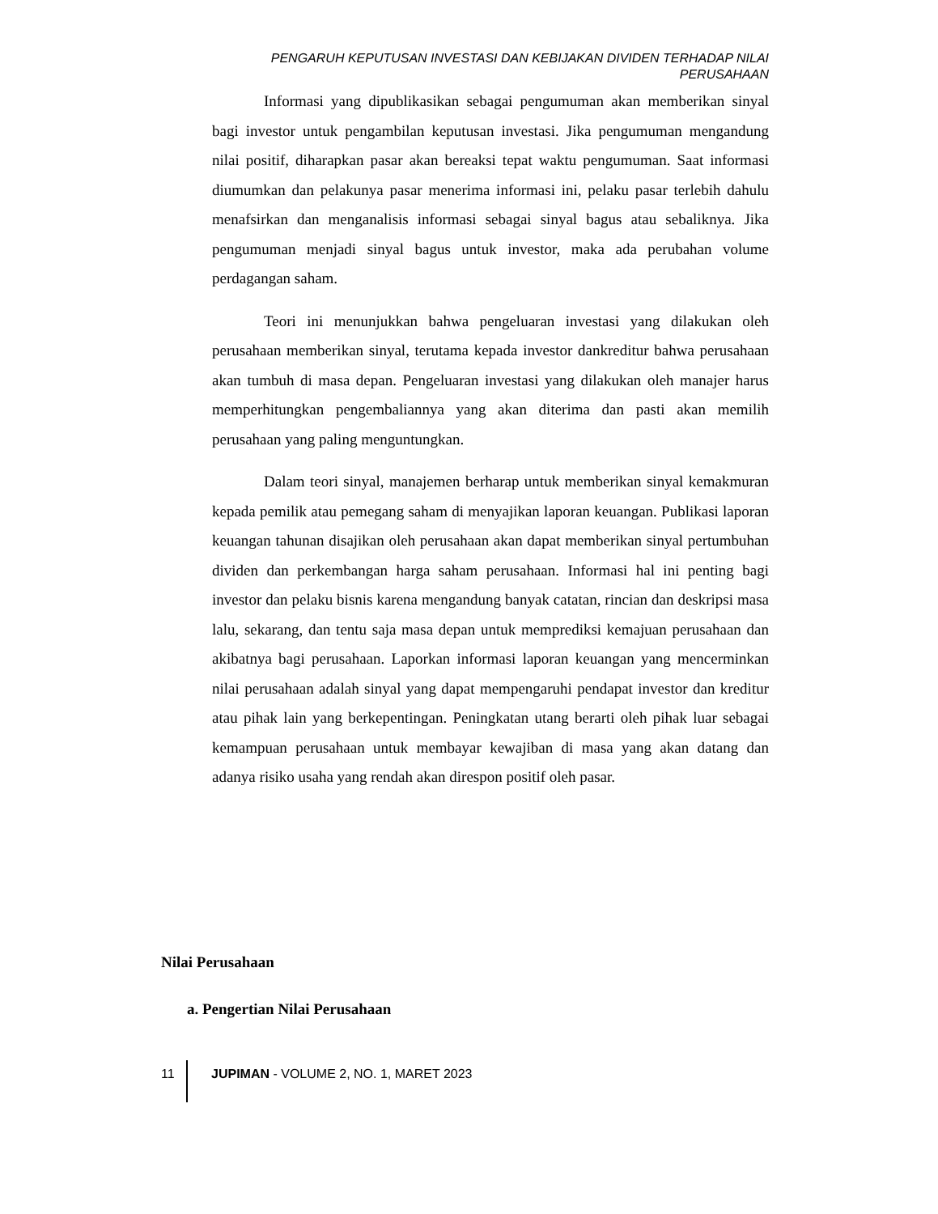PENGARUH KEPUTUSAN INVESTASI DAN KEBIJAKAN DIVIDEN TERHADAP NILAI PERUSAHAAN
Informasi yang dipublikasikan sebagai pengumuman akan memberikan sinyal bagi investor untuk pengambilan keputusan investasi. Jika pengumuman mengandung nilai positif, diharapkan pasar akan bereaksi tepat waktu pengumuman. Saat informasi diumumkan dan pelakunya pasar menerima informasi ini, pelaku pasar terlebih dahulu menafsirkan dan menganalisis informasi sebagai sinyal bagus atau sebaliknya. Jika pengumuman menjadi sinyal bagus untuk investor, maka ada perubahan volume perdagangan saham.
Teori ini menunjukkan bahwa pengeluaran investasi yang dilakukan oleh perusahaan memberikan sinyal, terutama kepada investor dankreditur bahwa perusahaan akan tumbuh di masa depan. Pengeluaran investasi yang dilakukan oleh manajer harus memperhitungkan pengembaliannya yang akan diterima dan pasti akan memilih perusahaan yang paling menguntungkan.
Dalam teori sinyal, manajemen berharap untuk memberikan sinyal kemakmuran kepada pemilik atau pemegang saham di menyajikan laporan keuangan. Publikasi laporan keuangan tahunan disajikan oleh perusahaan akan dapat memberikan sinyal pertumbuhan dividen dan perkembangan harga saham perusahaan. Informasi hal ini penting bagi investor dan pelaku bisnis karena mengandung banyak catatan, rincian dan deskripsi masa lalu, sekarang, dan tentu saja masa depan untuk memprediksi kemajuan perusahaan dan akibatnya bagi perusahaan. Laporkan informasi laporan keuangan yang mencerminkan nilai perusahaan adalah sinyal yang dapat mempengaruhi pendapat investor dan kreditur atau pihak lain yang berkepentingan. Peningkatan utang berarti oleh pihak luar sebagai kemampuan perusahaan untuk membayar kewajiban di masa yang akan datang dan adanya risiko usaha yang rendah akan direspon positif oleh pasar.
Nilai Perusahaan
a. Pengertian Nilai Perusahaan
11 JUPIMAN - VOLUME 2, NO. 1, MARET 2023